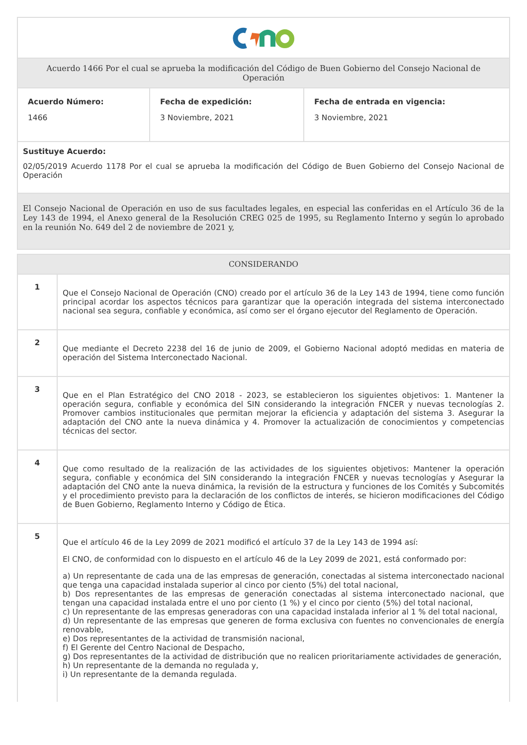Acuerdo 1466 Por el cual se aprueba la modificación del Código de Buen Gobierno del Consejo Nacional de Operación
| Acuerdo Número: 1466 | Fecha de expedición: 3 Noviembre, 2021 | Fecha de entrada en vigencia: 3 Noviembre, 2021 |
Sustituye Acuerdo:
02/05/2019 Acuerdo 1178 Por el cual se aprueba la modificación del Código de Buen Gobierno del Consejo Nacional de Operación
El Consejo Nacional de Operación en uso de sus facultades legales, en especial las conferidas en el Artículo 36 de la Ley 143 de 1994, el Anexo general de la Resolución CREG 025 de 1995, su Reglamento Interno y según lo aprobado en la reunión No. 649 del 2 de noviembre de 2021 y,
CONSIDERANDO
| 1 | Que el Consejo Nacional de Operación (CNO) creado por el artículo 36 de la Ley 143 de 1994, tiene como función principal acordar los aspectos técnicos para garantizar que la operación integrada del sistema interconectado nacional sea segura, confiable y económica, así como ser el órgano ejecutor del Reglamento de Operación. |
| 2 | Que mediante el Decreto 2238 del 16 de junio de 2009, el Gobierno Nacional adoptó medidas en materia de operación del Sistema Interconectado Nacional. |
| 3 | Que en el Plan Estratégico del CNO 2018 - 2023, se establecieron los siguientes objetivos: 1. Mantener la operación segura, confiable y económica del SIN considerando la integración FNCER y nuevas tecnologías 2. Promover cambios institucionales que permitan mejorar la eficiencia y adaptación del sistema 3. Asegurar la adaptación del CNO ante la nueva dinámica y 4. Promover la actualización de conocimientos y competencias técnicas del sector. |
| 4 | Que como resultado de la realización de las actividades de los siguientes objetivos: Mantener la operación segura, confiable y económica del SIN considerando la integración FNCER y nuevas tecnologías y Asegurar la adaptación del CNO ante la nueva dinámica, la revisión de la estructura y funciones de los Comités y Subcomités y el procedimiento previsto para la declaración de los conflictos de interés, se hicieron modificaciones del Código de Buen Gobierno, Reglamento Interno y Código de Ética. |
| 5 | Que el artículo 46 de la Ley 2099 de 2021 modificó el artículo 37 de la Ley 143 de 1994 así: El CNO, de conformidad con lo dispuesto en el artículo 46 de la Ley 2099 de 2021, está conformado por: a) Un representante de cada una de las empresas de generación, conectadas al sistema interconectado nacional que tenga una capacidad instalada superior al cinco por ciento (5%) del total nacional, b) Dos representantes de las empresas de generación conectadas al sistema interconectado nacional, que tengan una capacidad instalada entre el uno por ciento (1 %) y el cinco por ciento (5%) del total nacional, c) Un representante de las empresas generadoras con una capacidad instalada inferior al 1 % del total nacional, d) Un representante de las empresas que generen de forma exclusiva con fuentes no convencionales de energía renovable, e) Dos representantes de la actividad de transmisión nacional, f) El Gerente del Centro Nacional de Despacho, g) Dos representantes de la actividad de distribución que no realicen prioritariamente actividades de generación, h) Un representante de la demanda no regulada y, i) Un representante de la demanda regulada. |